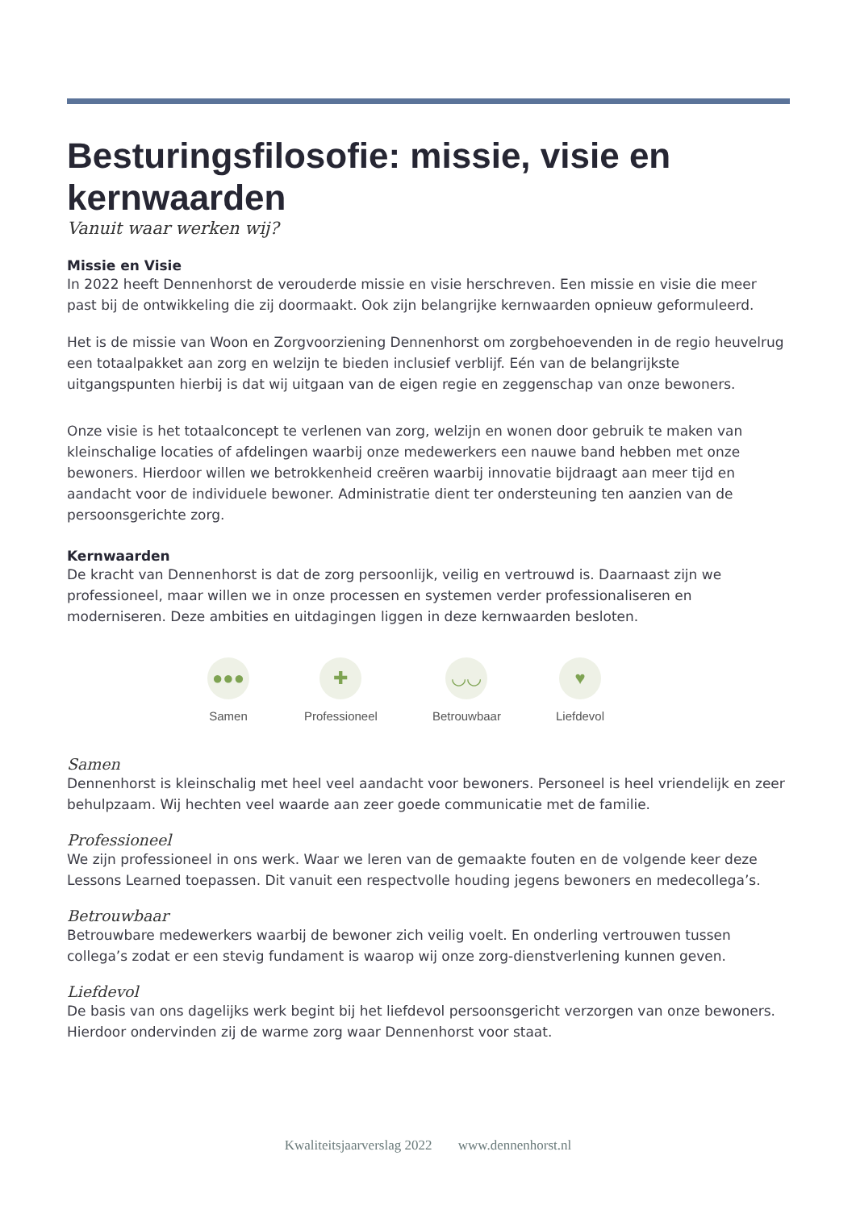Besturingsfilosofie: missie, visie en kernwaarden
Vanuit waar werken wij?
Missie en Visie
In 2022 heeft Dennenhorst de verouderde missie en visie herschreven. Een missie en visie die meer past bij de ontwikkeling die zij doormaakt. Ook zijn belangrijke kernwaarden opnieuw geformuleerd.
Het is de missie van Woon en Zorgvoorziening Dennenhorst om zorgbehoevenden in de regio heuvelrug een totaalpakket aan zorg en welzijn te bieden inclusief verblijf. Eén van de belangrijkste uitgangspunten hierbij is dat wij uitgaan van de eigen regie en zeggenschap van onze bewoners.
Onze visie is het totaalconcept te verlenen van zorg, welzijn en wonen door gebruik te maken van kleinschalige locaties of afdelingen waarbij onze medewerkers een nauwe band hebben met onze bewoners. Hierdoor willen we betrokkenheid creëren waarbij innovatie bijdraagt aan meer tijd en aandacht voor de individuele bewoner. Administratie dient ter ondersteuning ten aanzien van de persoonsgerichte zorg.
Kernwaarden
De kracht van Dennenhorst is dat de zorg persoonlijk, veilig en vertrouwd is. Daarnaast zijn we professioneel, maar willen we in onze processen en systemen verder professionaliseren en moderniseren. Deze ambities en uitdagingen liggen in deze kernwaarden besloten.
●●●
Samen
✚
Professioneel
◡◡
Betrouwbaar
♥
Liefdevol
Samen
Dennenhorst is kleinschalig met heel veel aandacht voor bewoners. Personeel is heel vriendelijk en zeer behulpzaam. Wij hechten veel waarde aan zeer goede communicatie met de familie.
Professioneel
We zijn professioneel in ons werk. Waar we leren van de gemaakte fouten en de volgende keer deze Lessons Learned toepassen. Dit vanuit een respectvolle houding jegens bewoners en medecollega’s.
Betrouwbaar
Betrouwbare medewerkers waarbij de bewoner zich veilig voelt. En onderling vertrouwen tussen collega’s zodat er een stevig fundament is waarop wij onze zorg-dienstverlening kunnen geven.
Liefdevol
De basis van ons dagelijks werk begint bij het liefdevol persoonsgericht verzorgen van onze bewoners. Hierdoor ondervinden zij de warme zorg waar Dennenhorst voor staat.
Kwaliteitsjaarverslag 2022 www.dennenhorst.nl